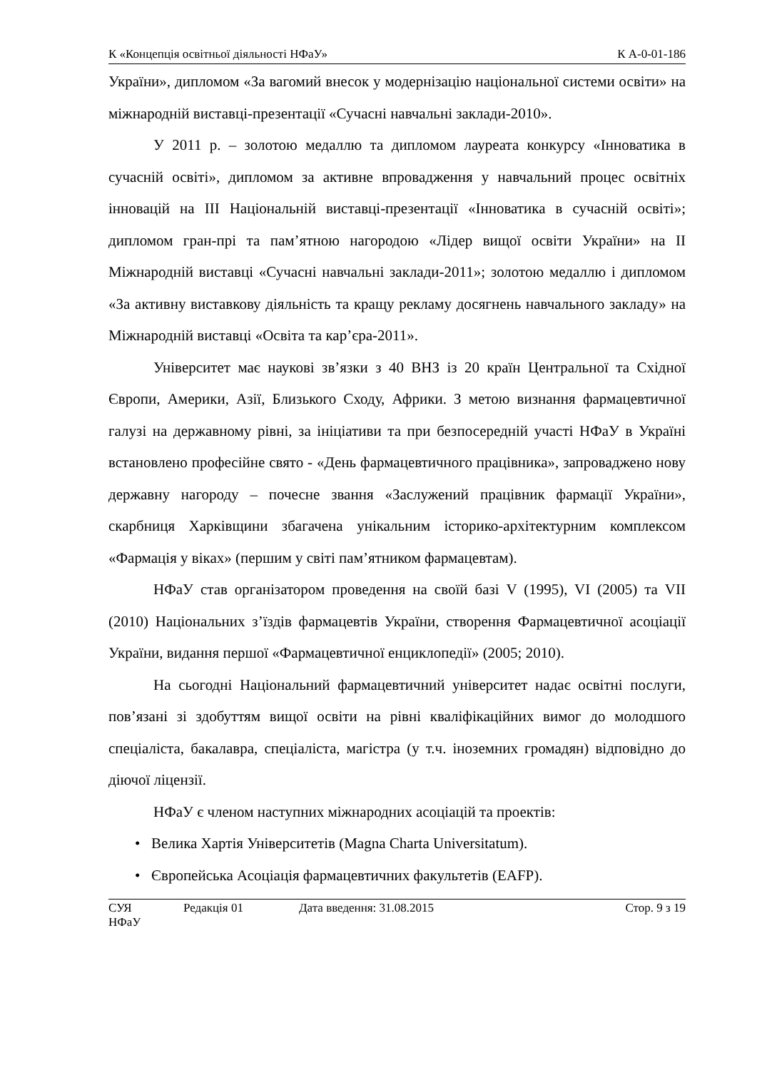К «Концепція освітньої діяльності НФаУ» К А-0-01-186
України», дипломом «За вагомий внесок у модернізацію національної системи освіти» на міжнародній виставці-презентації «Сучасні навчальні заклади-2010».
У 2011 р. – золотою медаллю та дипломом лауреата конкурсу «Інноватика в сучасній освіті», дипломом за активне впровадження у навчальний процес освітніх інновацій на ІІІ Національній виставці-презентації «Інноватика в сучасній освіті»; дипломом гран-прі та пам’ятною нагородою «Лідер вищої освіти України» на ІІ Міжнародній виставці «Сучасні навчальні заклади-2011»; золотою медаллю і дипломом «За активну виставкову діяльність та кращу рекламу досягнень навчального закладу» на Міжнародній виставці «Освіта та кар’єра-2011».
Університет має наукові зв’язки з 40 ВНЗ із 20 країн Центральної та Східної Європи, Америки, Азії, Близького Сходу, Африки. З метою визнання фармацевтичної галузі на державному рівні, за ініціативи та при безпосередній участі НФаУ в Україні встановлено професійне свято - «День фармацевтичного працівника», запроваджено нову державну нагороду – почесне звання «Заслужений працівник фармації України», скарбниця Харківщини збагачена унікальним історико-архітектурним комплексом «Фармація у віках» (першим у світі пам’ятником фармацевтам).
НФаУ став організатором проведення на своїй базі V (1995), VI (2005) та VII (2010) Національних з’їздів фармацевтів України, створення Фармацевтичної асоціації України, видання першої «Фармацевтичної енциклопедії» (2005; 2010).
На сьогодні Національний фармацевтичний університет надає освітні послуги, пов’язані зі здобуттям вищої освіти на рівні кваліфікаційних вимог до молодшого спеціаліста, бакалавра, спеціаліста, магістра (у т.ч. іноземних громадян) відповідно до діючої ліцензії.
НФаУ є членом наступних міжнародних асоціацій та проектів:
• Велика Хартія Університетів (Magna Charta Universitatum).
• Європейська Асоціація фармацевтичних факультетів (EAFP).
СУЯ НФаУ Редакція 01 Дата введення: 31.08.2015 Стор. 9 з 19